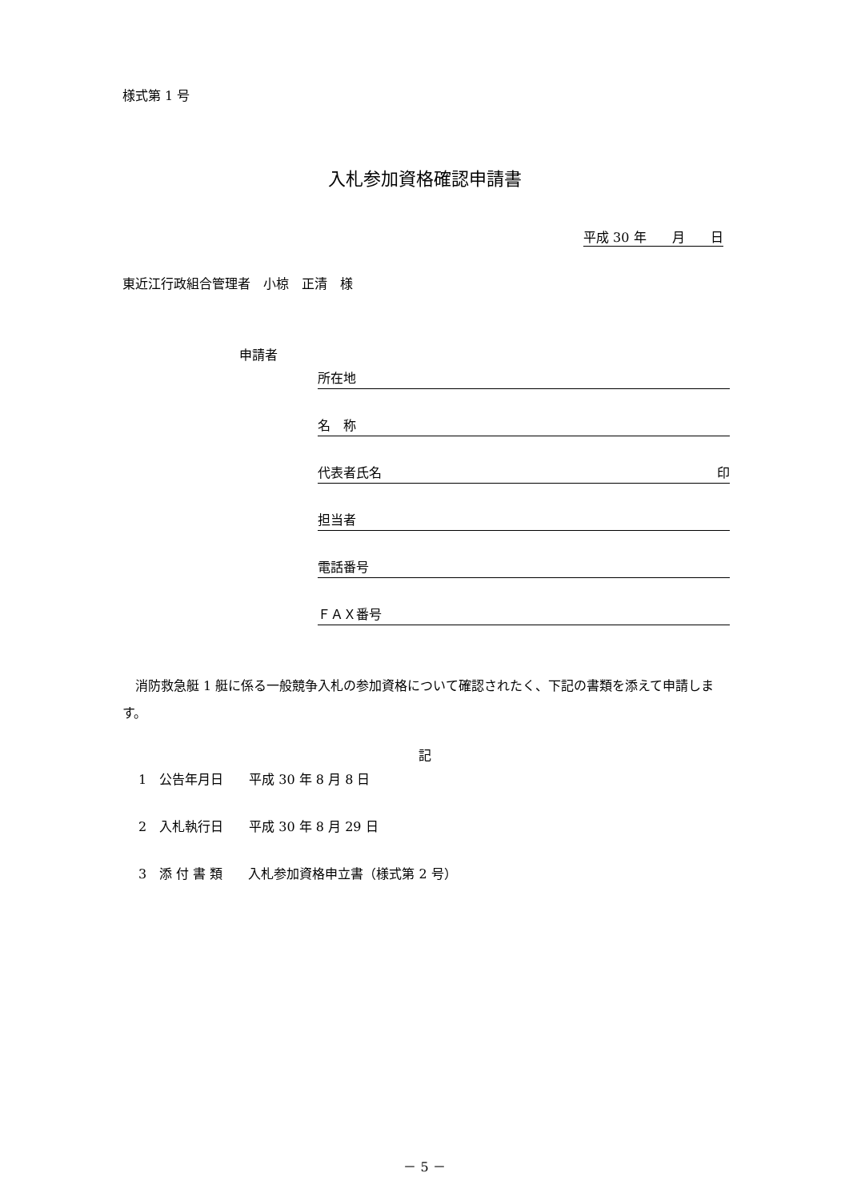様式第 1 号
入札参加資格確認申請書
平成 30 年　　月　　日
東近江行政組合管理者　小椋　正清　様
申請者
所在地
名　称
代表者氏名 印
担当者
電話番号
ＦＡＸ番号
　消防救急艇 1 艇に係る一般競争入札の参加資格について確認されたく、下記の書類を添えて申請します。
記
1　公告年月日　　平成 30 年 8 月 8 日
2　入札執行日　　平成 30 年 8 月 29 日
3　添 付 書 類　　入札参加資格申立書（様式第 2 号）
－ 5 －